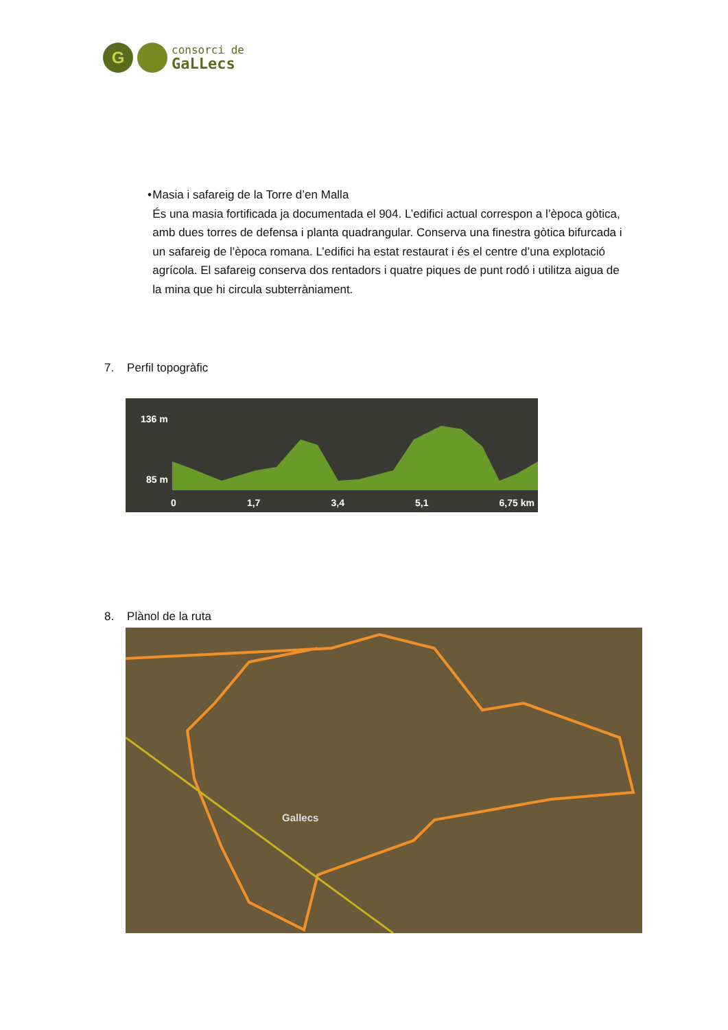G
consorci de
GaLLecs
• Masia i safareig de la Torre d’en Malla
És una masia fortificada ja documentada el 904. L’edifici actual correspon a l’època gòtica, amb dues torres de defensa i planta quadrangular. Conserva una finestra gòtica bifurcada i un safareig de l’època romana. L’edifici ha estat restaurat i és el centre d’una explotació agrícola. El safareig conserva dos rentadors i quatre piques de punt rodó i utilitza aigua de la mina que hi circula subterràniament.
7. Perfil topogràfic
136 m
85 m
0 1,7 3,4 5,1 6,75 km
8. Plànol de la ruta
Gallecs